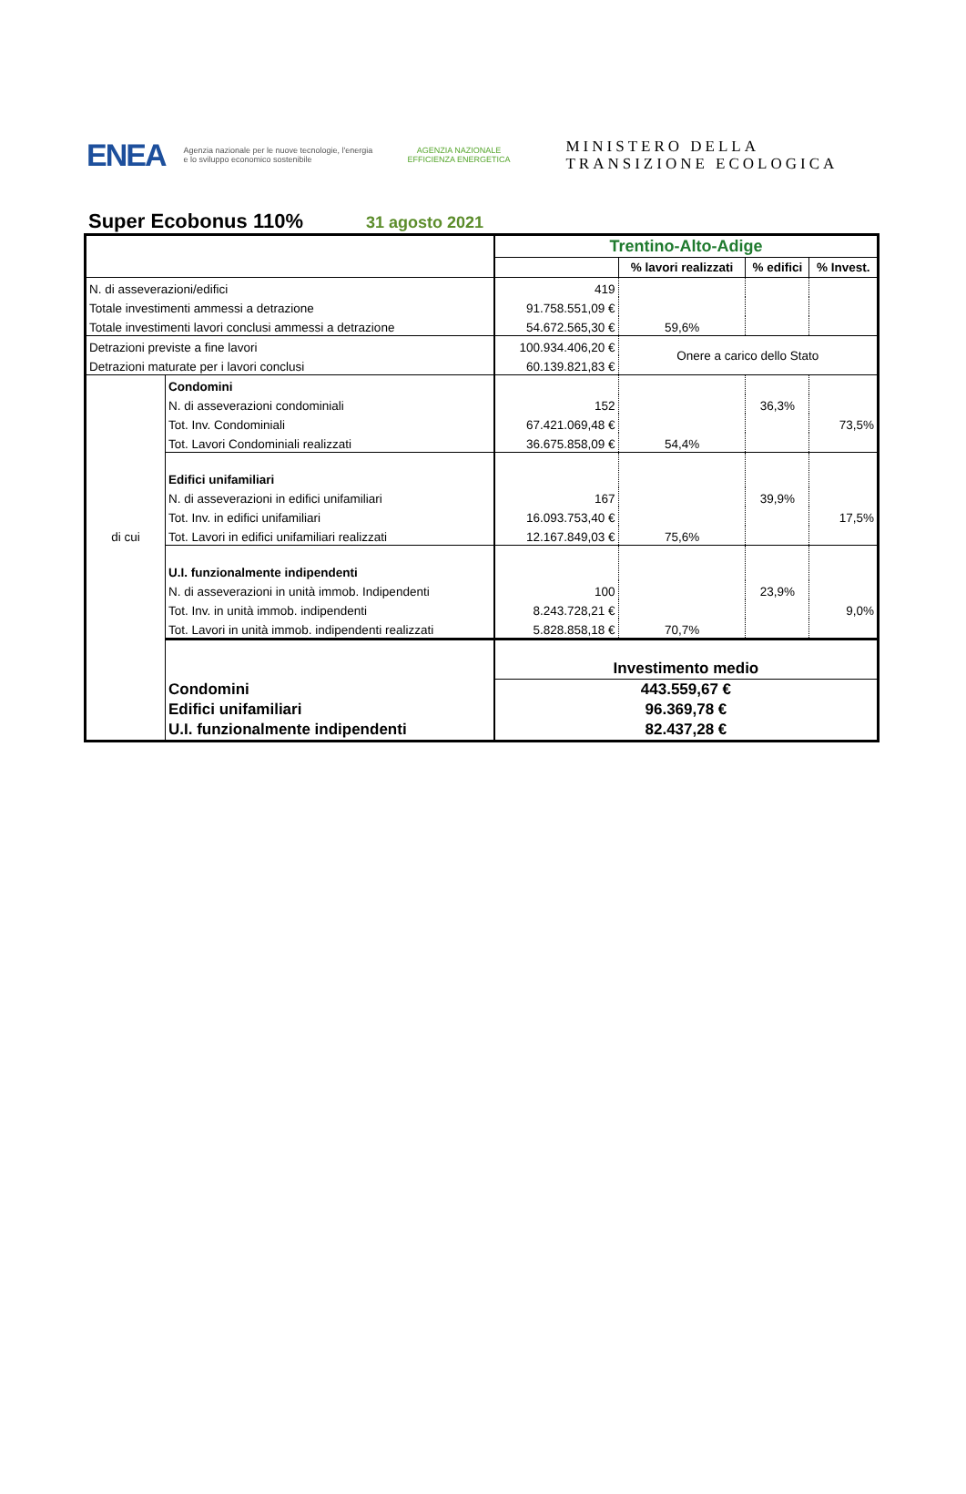ENEA
Agenzia nazionale per le nuove tecnologie, l'energia e lo sviluppo economico sostenibile
AGENZIA NAZIONALE
EFFICIENZA ENERGETICA
MINISTERO DELLA
TRANSIZIONE ECOLOGICA
Super Ecobonus 110%
31 agosto 2021
| | | Trentino-Alto-Adige | | | |
| | | | % lavori realizzati | % edifici | % Invest. |
| N. di asseverazioni/edifici | | 419 | | | |
| Totale investimenti ammessi a detrazione | | 91.758.551,09 € | | | |
| Totale investimenti lavori conclusi ammessi a detrazione | | 54.672.565,30 € | 59,6% | | |
| Detrazioni previste a fine lavori | | 100.934.406,20 € | Onere a carico dello Stato | | |
| Detrazioni maturate per i lavori conclusi | | 60.139.821,83 € | | | |
| di cui | Condomini | | | | |
| | N. di asseverazioni condominiali | 152 | | 36,3% | |
| | Tot. Inv. Condominiali | 67.421.069,48 € | | | 73,5% |
| | Tot. Lavori Condominiali realizzati | 36.675.858,09 € | 54,4% | | |
| | Edifici unifamiliari | | | | |
| | N. di asseverazioni in edifici unifamiliari | 167 | | 39,9% | |
| | Tot. Inv. in edifici unifamiliari | 16.093.753,40 € | | | 17,5% |
| | Tot. Lavori in edifici unifamiliari realizzati | 12.167.849,03 € | 75,6% | | |
| | U.I. funzionalmente indipendenti | | | | |
| | N. di asseverazioni in unità immob. Indipendenti | 100 | | 23,9% | |
| | Tot. Inv. in unità immob. indipendenti | 8.243.728,21 € | | | 9,0% |
| | Tot. Lavori in unità immob. indipendenti realizzati | 5.828.858,18 € | 70,7% | | |
| | | Investimento medio | | | |
| | Condomini | 443.559,67 € | | | |
| | Edifici unifamiliari | 96.369,78 € | | | |
| | U.I. funzionalmente indipendenti | 82.437,28 € | | | |